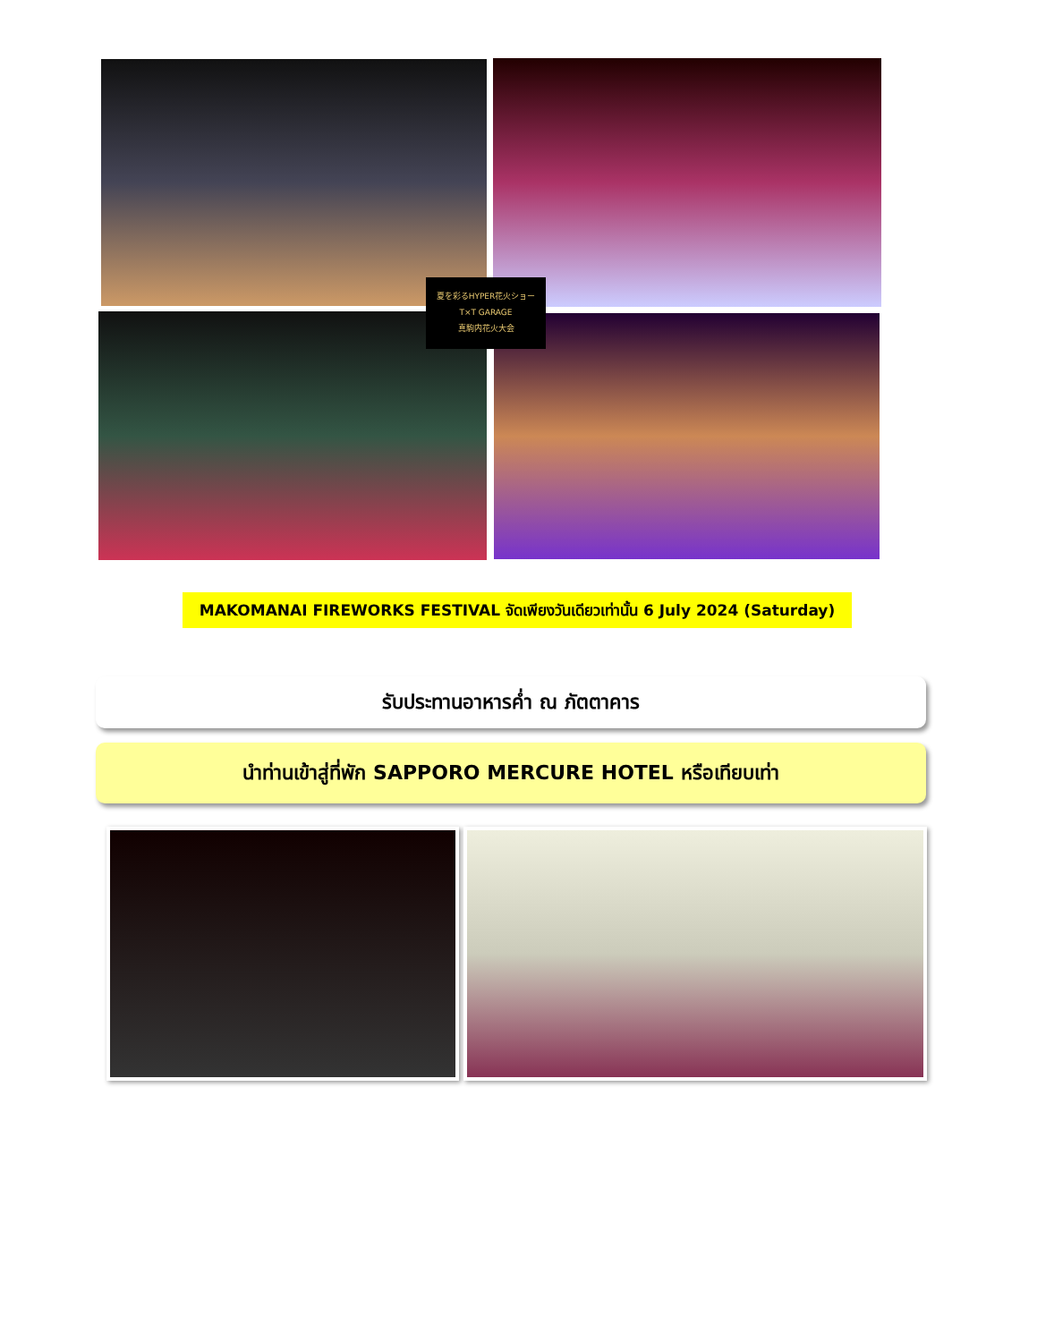夏を彩るHYPER花火ショー
T×T GARAGE
真駒内花火大会
MAKOMANAI FIREWORKS FESTIVAL จัดเพียงวันเดียวเท่านั้น 6 July 2024 (Saturday)
รับประทานอาหารค่ำ ณ ภัตตาคาร
นำท่านเข้าสู่ที่พัก SAPPORO MERCURE HOTEL หรือเทียบเท่า